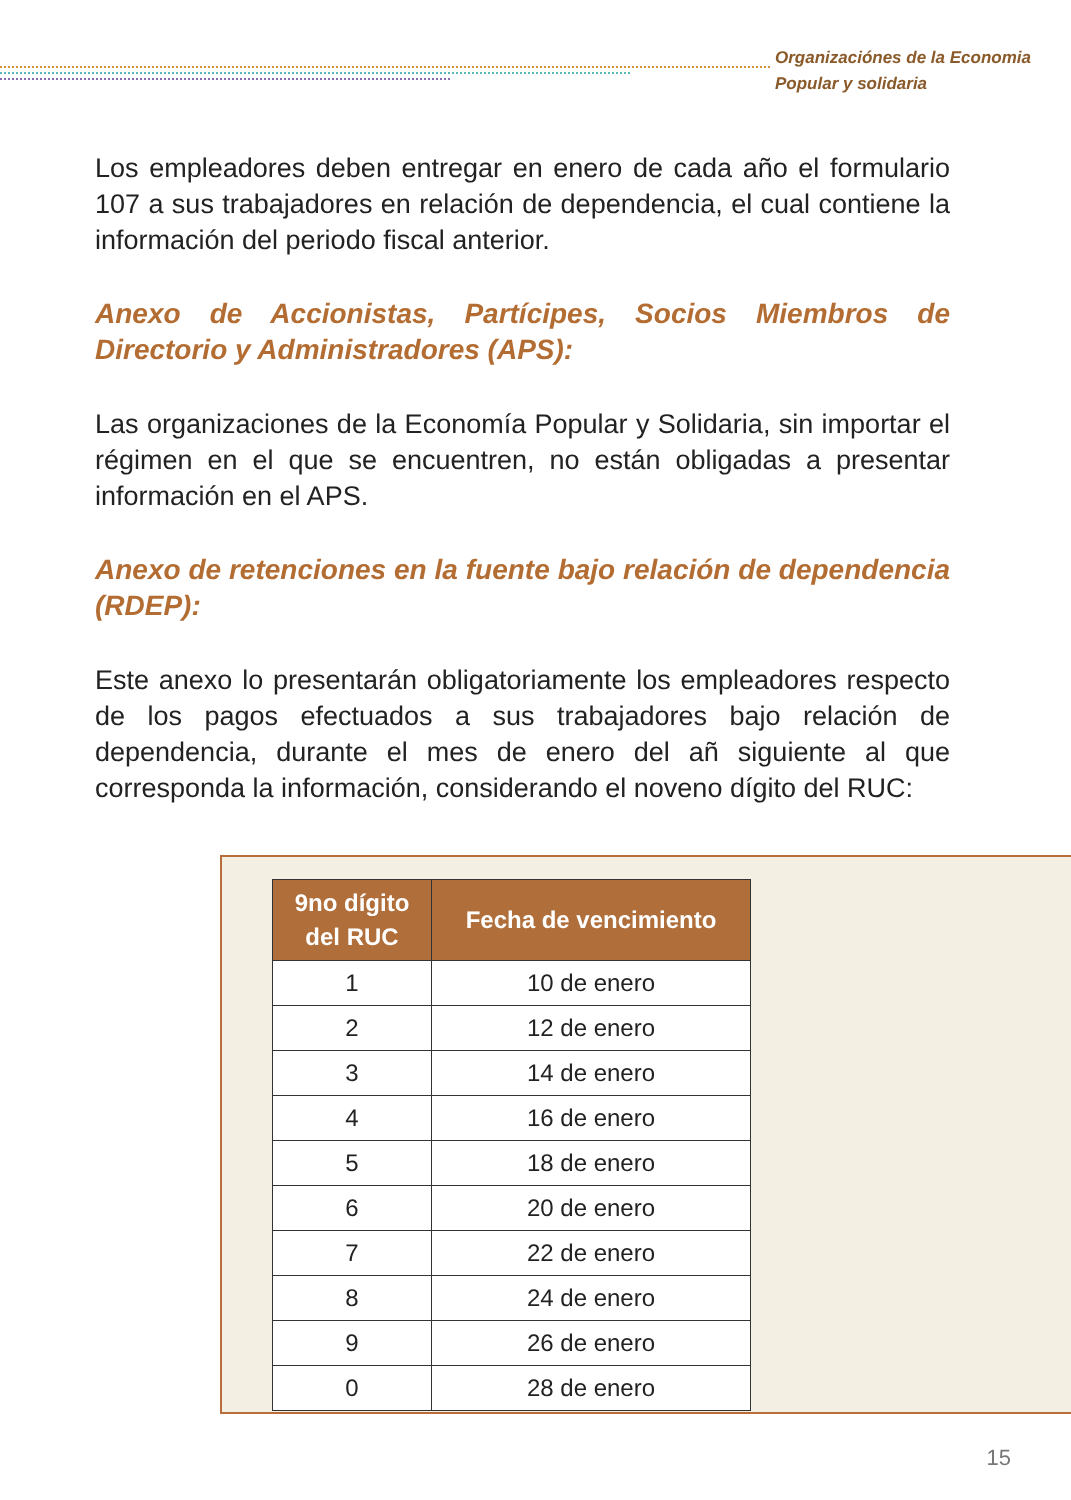Organizaciónes de la Economia
Popular y solidaria
Los empleadores deben entregar en enero de cada año el formulario 107 a sus trabajadores en relación de dependencia, el cual contiene la información del periodo fiscal anterior.
Anexo de Accionistas, Partícipes, Socios Miembros de Directorio y Administradores (APS):
Las organizaciones de la Economía Popular y Solidaria, sin importar el régimen en el que se encuentren, no están obligadas a presentar información en el APS.
Anexo de retenciones en la fuente bajo relación de dependencia (RDEP):
Este anexo lo presentarán obligatoriamente los empleadores respecto de los pagos efectuados a sus trabajadores bajo relación de dependencia, durante el mes de enero del añ siguiente al que corresponda la información, considerando el noveno dígito del RUC:
| 9no dígito del RUC | Fecha de vencimiento |
| --- | --- |
| 1 | 10 de enero |
| 2 | 12 de enero |
| 3 | 14 de enero |
| 4 | 16 de enero |
| 5 | 18 de enero |
| 6 | 20 de enero |
| 7 | 22 de enero |
| 8 | 24 de enero |
| 9 | 26 de enero |
| 0 | 28 de enero |
15